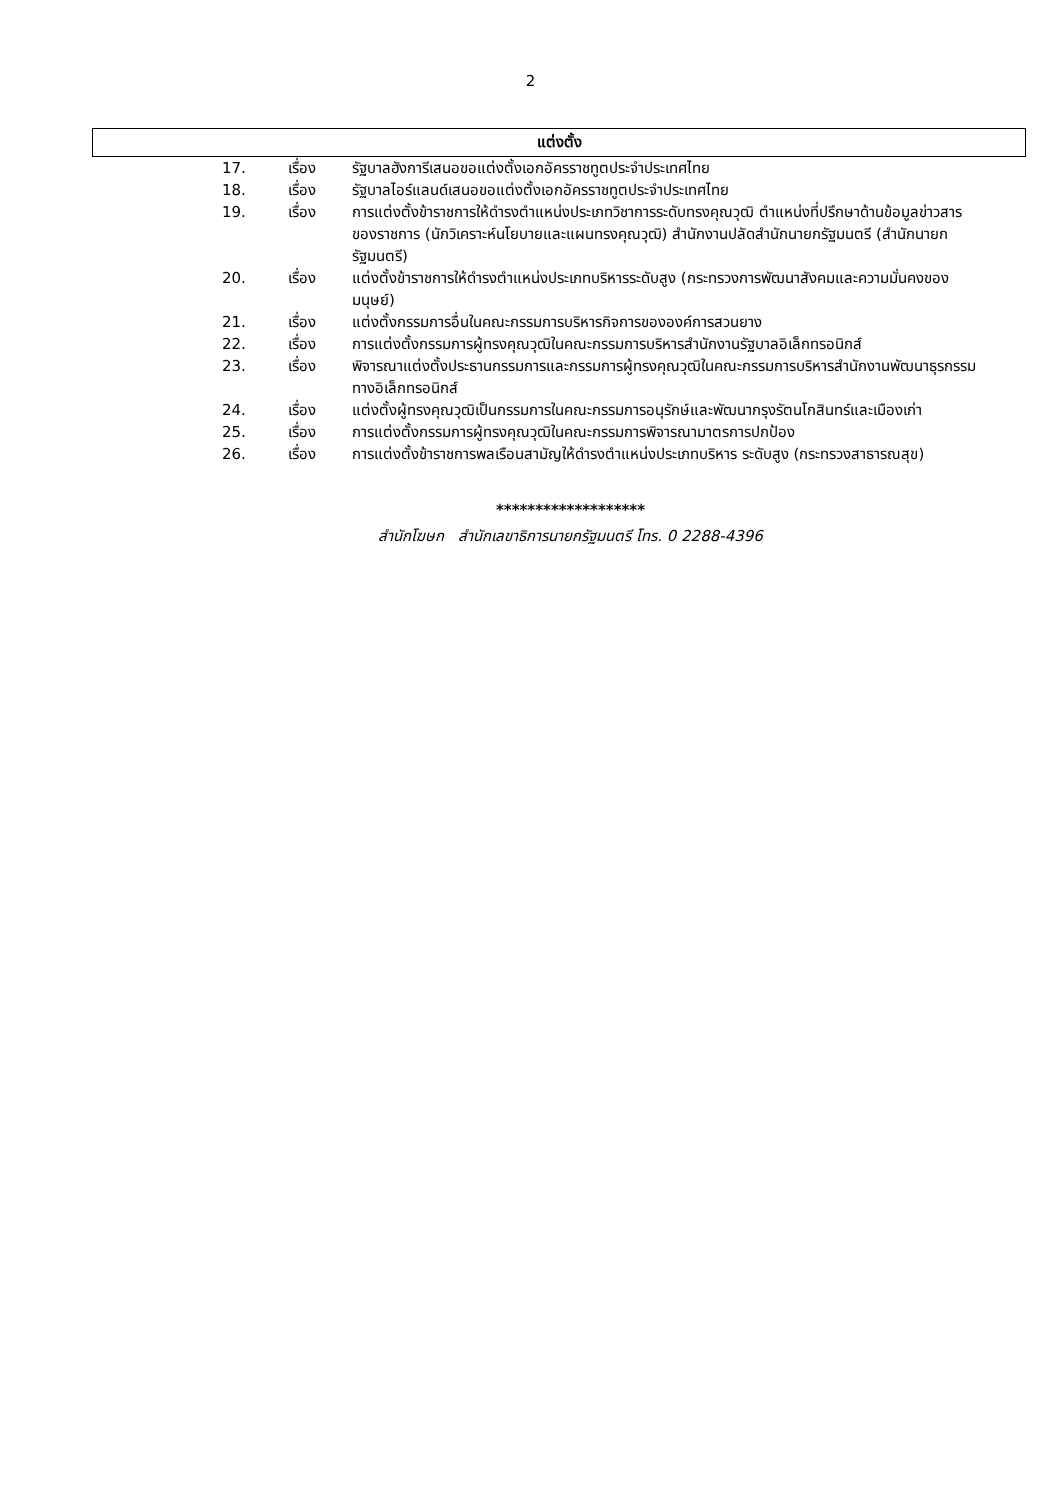2
แต่งตั้ง
| 17. | เรื่อง | รัฐบาลฮังการีเสนอขอแต่งตั้งเอกอัครราชทูตประจำประเทศไทย |
| 18. | เรื่อง | รัฐบาลไอร์แลนด์เสนอขอแต่งตั้งเอกอัครราชทูตประจำประเทศไทย |
| 19. | เรื่อง | การแต่งตั้งข้าราชการให้ดำรงตำแหน่งประเภทวิชาการระดับทรงคุณวุฒิ ตำแหน่งที่ปรึกษาด้านข้อมูลข่าวสารของราชการ (นักวิเคราะห์นโยบายและแผนทรงคุณวุฒิ) สำนักงานปลัดสำนักนายกรัฐมนตรี (สำนักนายกรัฐมนตรี) |
| 20. | เรื่อง | แต่งตั้งข้าราชการให้ดำรงตำแหน่งประเภทบริหารระดับสูง (กระทรวงการพัฒนาสังคมและความมั่นคงของมนุษย์) |
| 21. | เรื่อง | แต่งตั้งกรรมการอื่นในคณะกรรมการบริหารกิจการขององค์การสวนยาง |
| 22. | เรื่อง | การแต่งตั้งกรรมการผู้ทรงคุณวุฒิในคณะกรรมการบริหารสำนักงานรัฐบาลอิเล็กทรอนิกส์ |
| 23. | เรื่อง | พิจารณาแต่งตั้งประธานกรรมการและกรรมการผู้ทรงคุณวุฒิในคณะกรรมการบริหารสำนักงานพัฒนาธุรกรรมทางอิเล็กทรอนิกส์ |
| 24. | เรื่อง | แต่งตั้งผู้ทรงคุณวุฒิเป็นกรรมการในคณะกรรมการอนุรักษ์และพัฒนากรุงรัตนโกสินทร์และเมืองเก่า |
| 25. | เรื่อง | การแต่งตั้งกรรมการผู้ทรงคุณวุฒิในคณะกรรมการพิจารณามาตรการปกป้อง |
| 26. | เรื่อง | การแต่งตั้งข้าราชการพลเรือนสามัญให้ดำรงตำแหน่งประเภทบริหาร ระดับสูง (กระทรวงสาธารณสุข) |
*******************
สำนักโฆษก สำนักเลขาธิการนายกรัฐมนตรี โทร. 0 2288-4396